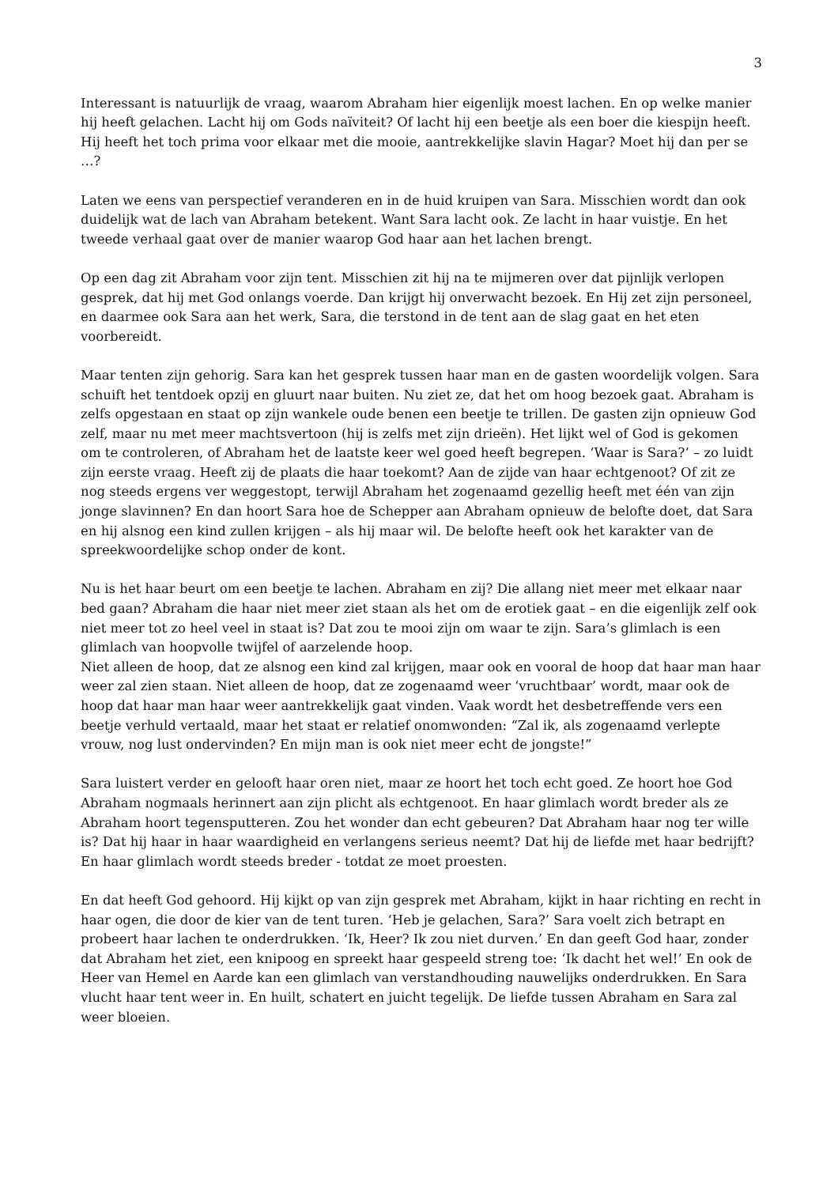3
Interessant is natuurlijk de vraag, waarom Abraham hier eigenlijk moest lachen. En op welke manier hij heeft gelachen. Lacht hij om Gods naïviteit? Of lacht hij een beetje als een boer die kiespijn heeft. Hij heeft het toch prima voor elkaar met die mooie, aantrekkelijke slavin Hagar? Moet hij dan per se …?
Laten we eens van perspectief veranderen en in de huid kruipen van Sara. Misschien wordt dan ook duidelijk wat de lach van Abraham betekent. Want Sara lacht ook. Ze lacht in haar vuistje. En het tweede verhaal gaat over de manier waarop God haar aan het lachen brengt.
Op een dag zit Abraham voor zijn tent. Misschien zit hij na te mijmeren over dat pijnlijk verlopen gesprek, dat hij met God onlangs voerde. Dan krijgt hij onverwacht bezoek. En Hij zet zijn personeel, en daarmee ook Sara aan het werk, Sara, die terstond in de tent aan de slag gaat en het eten voorbereidt.
Maar tenten zijn gehorig. Sara kan het gesprek tussen haar man en de gasten woordelijk volgen. Sara schuift het tentdoek opzij en gluurt naar buiten. Nu ziet ze, dat het om hoog bezoek gaat. Abraham is zelfs opgestaan en staat op zijn wankele oude benen een beetje te trillen. De gasten zijn opnieuw God zelf, maar nu met meer machtsvertoon (hij is zelfs met zijn drieën). Het lijkt wel of God is gekomen om te controleren, of Abraham het de laatste keer wel goed heeft begrepen. ‘Waar is Sara?’ – zo luidt zijn eerste vraag. Heeft zij de plaats die haar toekomt? Aan de zijde van haar echtgenoot? Of zit ze nog steeds ergens ver weggestopt, terwijl Abraham het zogenaamd gezellig heeft met één van zijn jonge slavinnen? En dan hoort Sara hoe de Schepper aan Abraham opnieuw de belofte doet, dat Sara en hij alsnog een kind zullen krijgen – als hij maar wil. De belofte heeft ook het karakter van de spreekwoordelijke schop onder de kont.
Nu is het haar beurt om een beetje te lachen. Abraham en zij? Die allang niet meer met elkaar naar bed gaan? Abraham die haar niet meer ziet staan als het om de erotiek gaat – en die eigenlijk zelf ook niet meer tot zo heel veel in staat is? Dat zou te mooi zijn om waar te zijn. Sara’s glimlach is een glimlach van hoopvolle twijfel of aarzelende hoop.
Niet alleen de hoop, dat ze alsnog een kind zal krijgen, maar ook en vooral de hoop dat haar man haar weer zal zien staan. Niet alleen de hoop, dat ze zogenaamd weer ‘vruchtbaar’ wordt, maar ook de hoop dat haar man haar weer aantrekkelijk gaat vinden. Vaak wordt het desbetreffende vers een beetje verhuld vertaald, maar het staat er relatief onomwonden: “Zal ik, als zogenaamd verlepte vrouw, nog lust ondervinden? En mijn man is ook niet meer echt de jongste!”
Sara luistert verder en gelooft haar oren niet, maar ze hoort het toch echt goed. Ze hoort hoe God Abraham nogmaals herinnert aan zijn plicht als echtgenoot. En haar glimlach wordt breder als ze Abraham hoort tegensputteren. Zou het wonder dan echt gebeuren? Dat Abraham haar nog ter wille is? Dat hij haar in haar waardigheid en verlangens serieus neemt? Dat hij de liefde met haar bedrijft? En haar glimlach wordt steeds breder - totdat ze moet proesten.
En dat heeft God gehoord. Hij kijkt op van zijn gesprek met Abraham, kijkt in haar richting en recht in haar ogen, die door de kier van de tent turen. ‘Heb je gelachen, Sara?’ Sara voelt zich betrapt en probeert haar lachen te onderdrukken. ‘Ik, Heer? Ik zou niet durven.’ En dan geeft God haar, zonder dat Abraham het ziet, een knipoog en spreekt haar gespeeld streng toe: ‘Ik dacht het wel!’ En ook de Heer van Hemel en Aarde kan een glimlach van verstandhouding nauwelijks onderdrukken. En Sara vlucht haar tent weer in. En huilt, schatert en juicht tegelijk. De liefde tussen Abraham en Sara zal weer bloeien.